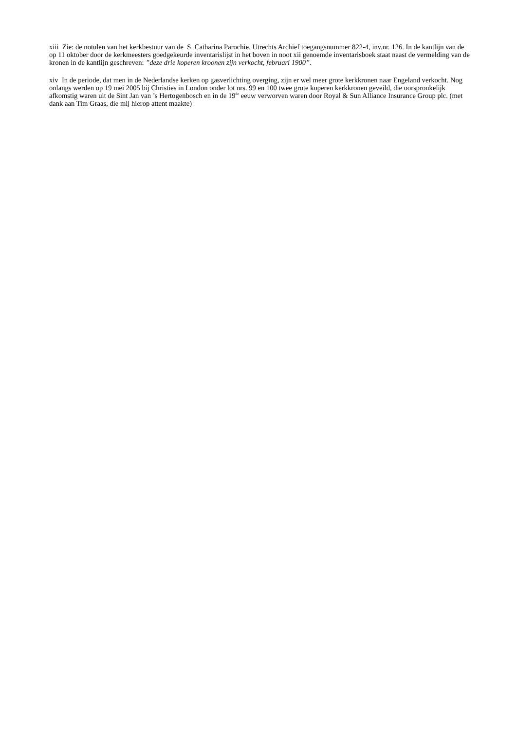xiii Zie: de notulen van het kerkbestuur van de S. Catharina Parochie, Utrechts Archief toegangsnummer 822-4, inv.nr. 126. In de kantlijn van de op 11 oktober door de kerkmeesters goedgekeurde inventarislijst in het boven in noot xii genoemde inventarisboek staat naast de vermelding van de kronen in de kantlijn geschreven: ”deze drie koperen kroonen zijn verkocht, februari 1900”.
xiv In de periode, dat men in de Nederlandse kerken op gasverlichting overging, zijn er wel meer grote kerkkronen naar Engeland verkocht. Nog onlangs werden op 19 mei 2005 bij Christies in London onder lot nrs. 99 en 100 twee grote koperen kerkkronen geveild, die oorspronkelijk afkomstig waren uit de Sint Jan van ’s Hertogenbosch en in de 19<sup>de</sup> eeuw verworven waren door Royal & Sun Alliance Insurance Group plc. (met dank aan Tim Graas, die mij hierop attent maakte)